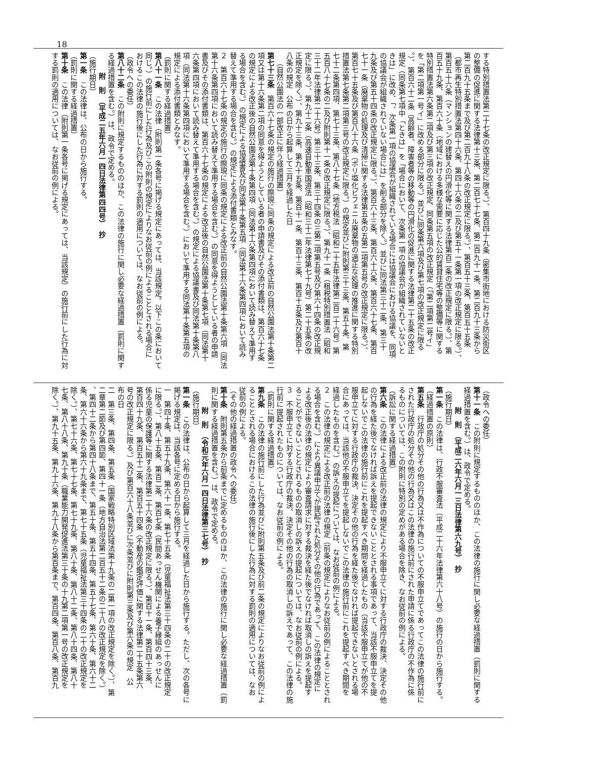18
する特別措置法第二十七条の改正規定に限る。）、第百四十九条（密集市街地における防災街区
の整備の促進に関する法律第十三条、第二百七十七条、第二百九十一条、第二百九十三条から
第二百九十五条まで及び第二百九十八条の改正規定に限る。）、第百五十三条、第百五十五条
（都市再生特別措置法第四十六条、第四十六条の二及び第五十一条第一項の改正規定に限る。）、
第百五十六条（マンションの建替えの円滑化等に関する法律第百二条の改正規定に限る。）、第
百五十九条、第百六十条（地域における多様な需要に応じた公的賃貸住宅等の整備等に関する
特別措置法第六条第二項及び第三項の改正規定、同条第五項の改正規定（「第二項第二号イ」
を「第二項第一号イ」に改める部分に限る。）並びに同条第六項及び第七項の改正規定に限る
。）、第百六十二条（高齢者、障害者等の移動等の円滑化の促進に関する法律第二十五条の改正
規定（同条第七項中「ときは」を「場合において、次条第一項の協議会が組織されていないと
きは」に改め、「、次条第一項の協議会が組織されている場合には協議会における協議を、同項
の協議会が組織されていない場合には」を削る部分を除く。）並びに同法第三十二条、第三十
九条及び第五十四条の改正規定に限る。）、第百六十三条、第百六十六条、第百六十七条、第百
七十一条（廃棄物の処理及び清掃に関する法律第五条の五第二項第五号の改正規定に限る。）、
第百七十五条及び第百八十六条（ポリ塩化ビフェニル廃棄物の適正な処理の推進に関する特別
措置法第七条第二項第三号の改正規定に限る。）の規定並びに附則第三十三条、第五十条、第
七十二条第四項、第七十三条、第八十七条（地方税法（昭和二十五年法律第二百二十六号）第
五百八十七条の二及び附則第十一条の改正規定に限る。）、第九十一条（租税特別措置法（昭和
三十二年法律第二十六号）第三十三条、第三十四条の三第二項第五号及び第六十四条の改正規
定に限る。）、第九十二条（高速自動車国道法（昭和三十二年法律第七十九号）第二十五条の改
正規定を除く。）、第九十三条、第九十五条、第百十一条、第百十三条、第百十五条及び第百十
八条の規定　公布の日から起算して三月を経過した日
（自然公園法の一部改正に伴う経過措置）
第七十三条　第百六十七条の規定の施行の際現に同条の規定による改正前の自然公園法第十条第二
項又は第十六条第二項の同意を得ようとしている者の申請書及びその添付書類は、第百六十七条
の規定による改正後の自然公園法第十条第四項（同法第十六条第四項において読み替えて準用す
る場合を含む。）の規定による協議書及び同法第十条第五項（同法第十六条第四項において読み
替えて準用する場合を含む。）の規定による添付書類とみなす。
２　第百六十七条の規定の施行の際現に同条の規定による改正前の自然公園法第十条第六項（同法
第十六条第四項において読み替えて準用する場合を含む。）の同意を得ようとしている者の申請
書及びその添付書類は、第百六十七条の規定による改正後の自然公園法第十条第七項（同法第十
六条第四項において読み替えて準用する場合を含む。）の規定による協議書及び同法第十条第八
項（同法第十六条第四項において準用する場合を含む。）において準用する同法第十条第五項の
規定による添付書類とみなす。
（罰則に関する経過措置）
第八十一条　この法律（附則第一条各号に掲げる規定にあっては、当該規定。以下この条において
同じ。）の施行前にした行為及びこの附則の規定によりなお従前の例によることとされる場合に
おけるこの法律の施行後にした行為に対する罰則の適用については、なお従前の例による。
（政令への委任）
第八十二条　この附則に規定するもののほか、この法律の施行に関し必要な経過措置（罰則に関す
る経過措置を含む。）は、政令で定める。
附　則　（平成二五年六月一四日法律第四四号）　抄
（施行期日）
第一条　この法律は、公布の日から施行する。
（罰則に関する経過措置）
第十条　この法律（附則第一条各号に掲げる規定にあっては、当該規定）の施行前にした行為に対
する罰則の適用については、なお従前の例による。
（政令への委任）
第十一条　この附則に規定するもののほか、この法律の施行に関し必要な経過措置（罰則に関する
経過措置を含む。）は、政令で定める。
附　則　（平成二六年六月一三日法律第六九号）　抄
（施行期日）
第一条　この法律は、行政不服審査法（平成二十六年法律第六十八号）の施行の日から施行する。
（経過措置の原則）
第五条　行政庁の処分その他の行為又は不作為についての不服申立てであってこの法律の施行前に
された行政庁の処分その他の行為又はこの法律の施行前にされた申請に係る行政庁の不作為に係
るものについては、この附則に特別の定めがある場合を除き、なお従前の例による。
（訴訟に関する経過措置）
第六条　この法律による改正前の法律の規定により不服申立てに対する行政庁の裁決、決定その他
の行為を経た後でなければ訴えを提起できないこととされる事項であって、当該不服申立てを提
起しないでこの法律の施行前にこれを提起すべき期間を経過したもの（当該不服申立てが他の不
服申立てに対する行政庁の裁決、決定その他の行為を経た後でなければ提起できないとされる場
合にあっては、当該他の不服申立てを提起しないでこの法律の施行前にこれを提起すべき期間を
経過したものを含む。）の訴えの提起については、なお従前の例による。
２　この法律の規定による改正前の法律の規定（前条の規定によりなお従前の例によることとされ
る場合を含む。）により異議申立てが提起された処分その他の行為であって、この法律の規定に
よる改正後の法律の規定により審査請求に対する裁決を経た後でなければ取消しの訴えを提起す
ることができないこととされるものの取消しの訴えの提起については、なお従前の例による。
３　不服申立てに対する行政庁の裁決、決定その他の行為の取消しの訴えであって、この法律の施
行前に提起されたものについては、なお従前の例による。
（罰則に関する経過措置）
第九条　この法律の施行前にした行為並びに附則第五条及び前二条の規定によりなお従前の例によ
ることとされる場合におけるこの法律の施行後にした行為に対する罰則の適用については、なお
従前の例による。
（その他の経過措置の政令への委任）
第十条　附則第五条から前条までに定めるもののほか、この法律の施行に関し必要な経過措置（罰
則に関する経過措置を含む。）は、政令で定める。
附　則　（令和元年六月一四日法律第三七号）　抄
（施行期日）
第一条　この法律は、公布の日から起算して三月を経過した日から施行する。ただし、次の各号に
掲げる規定は、当該各号に定める日から施行する。
一　第四十条、第五十九条、第六十一条、第七十五条（児童福祉法第三十四条の二十の改正規定
に限る。）、第八十五条、第百二条、第百七条（民間あっせん機関による養子縁組のあっせんに
係る児童の保護等に関する法律第二十六条の改正規定に限る。）、第百十一条、第百四十三条、
第百四十九条、第百五十二条、第百五十四条（不動産の鑑定評価に関する法律第二十五条第六
号の改正規定に限る。）及び第百六十八条並びに次条並びに附則第三条及び第六条の規定　公
布の日
二　第三条、第四条、第五条（国家戦略特別区域法第十九条の二第一項の改正規定を除く。）、第
二章第二節及び第四節、第四十一条（地方自治法第二百五十二条の二十八の改正規定を除く。）
、第四十二条から第四十八条まで、第五十条、第五十四条、第五十七条、第六十条、第六十二
条、第六十六条から第六十九条まで、第七十五条（児童福祉法第三十四条の二十の改正規定を
除く。）、第七十六条、第七十七条、第七十九条、第八十条、第八十二条、第八十四条、第八十
七条、第八十八条、第九十条（職業能力開発促進法第三十条の十九第二項第一号の改正規定を
除く。）、第九十五条、第九十六条、第九十八条から第百条まで、第百四条、第百八条、第百九